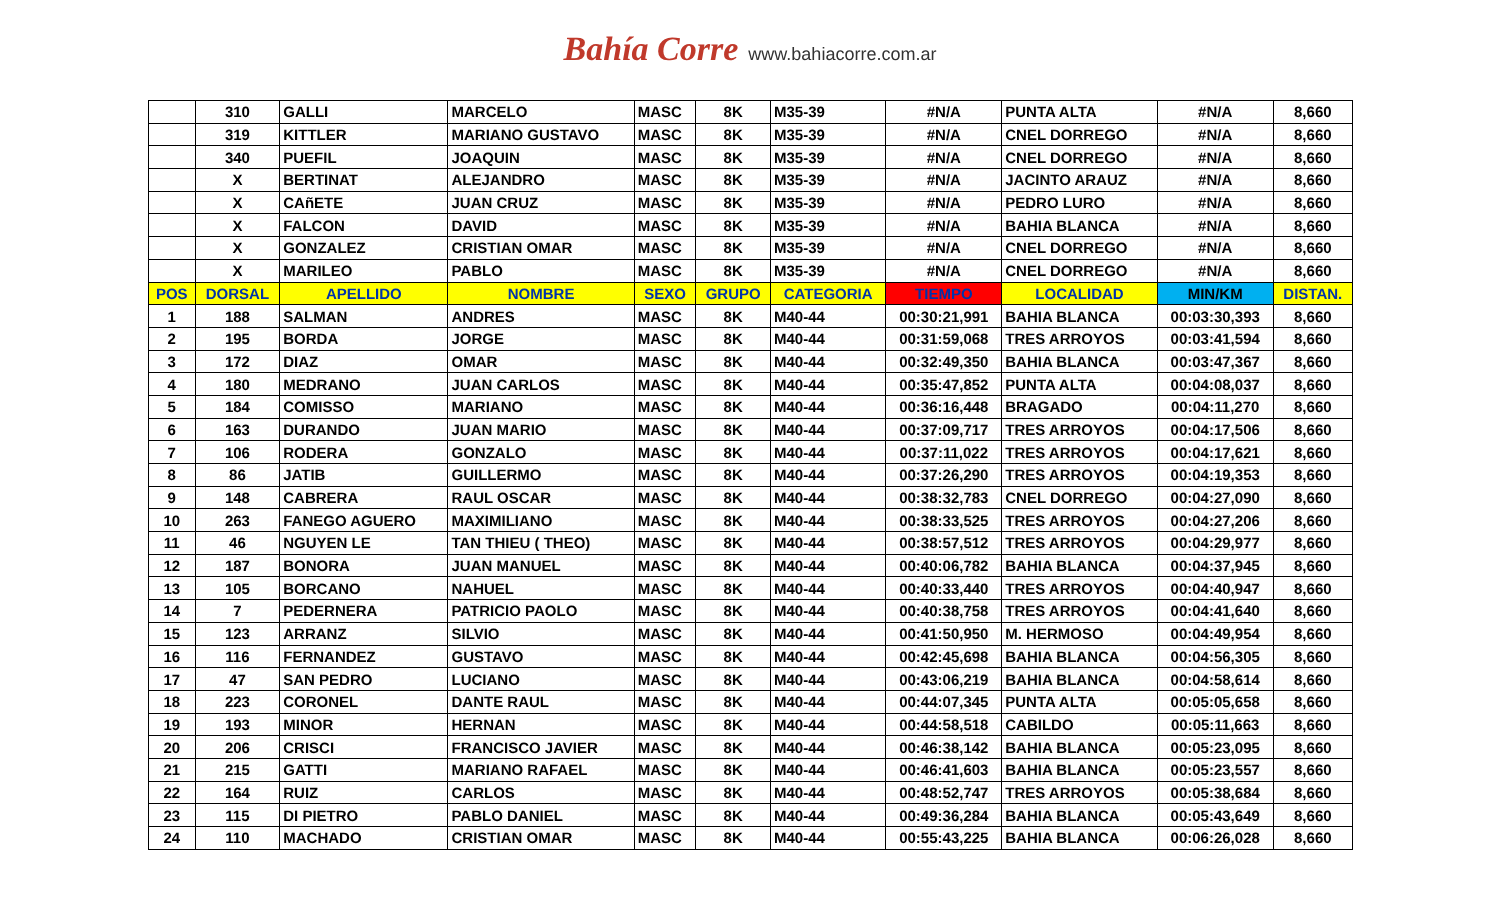Bahía Corre www.bahiacorre.com.ar
| | 310 | GALLI | MARCELO | MASC | 8K | M35-39 | #N/A | PUNTA ALTA | #N/A | 8,660 |
| | 319 | KITTLER | MARIANO GUSTAVO | MASC | 8K | M35-39 | #N/A | CNEL DORREGO | #N/A | 8,660 |
| | 340 | PUEFIL | JOAQUIN | MASC | 8K | M35-39 | #N/A | CNEL DORREGO | #N/A | 8,660 |
| | X | BERTINAT | ALEJANDRO | MASC | 8K | M35-39 | #N/A | JACINTO ARAUZ | #N/A | 8,660 |
| | X | CAñETE | JUAN CRUZ | MASC | 8K | M35-39 | #N/A | PEDRO LURO | #N/A | 8,660 |
| | X | FALCON | DAVID | MASC | 8K | M35-39 | #N/A | BAHIA BLANCA | #N/A | 8,660 |
| | X | GONZALEZ | CRISTIAN OMAR | MASC | 8K | M35-39 | #N/A | CNEL DORREGO | #N/A | 8,660 |
| | X | MARILEO | PABLO | MASC | 8K | M35-39 | #N/A | CNEL DORREGO | #N/A | 8,660 |
| POS | DORSAL | APELLIDO | NOMBRE | SEXO | GRUPO | CATEGORIA | TIEMPO | LOCALIDAD | MIN/KM | DISTAN. |
| 1 | 188 | SALMAN | ANDRES | MASC | 8K | M40-44 | 00:30:21,991 | BAHIA BLANCA | 00:03:30,393 | 8,660 |
| 2 | 195 | BORDA | JORGE | MASC | 8K | M40-44 | 00:31:59,068 | TRES ARROYOS | 00:03:41,594 | 8,660 |
| 3 | 172 | DIAZ | OMAR | MASC | 8K | M40-44 | 00:32:49,350 | BAHIA BLANCA | 00:03:47,367 | 8,660 |
| 4 | 180 | MEDRANO | JUAN CARLOS | MASC | 8K | M40-44 | 00:35:47,852 | PUNTA ALTA | 00:04:08,037 | 8,660 |
| 5 | 184 | COMISSO | MARIANO | MASC | 8K | M40-44 | 00:36:16,448 | BRAGADO | 00:04:11,270 | 8,660 |
| 6 | 163 | DURANDO | JUAN MARIO | MASC | 8K | M40-44 | 00:37:09,717 | TRES ARROYOS | 00:04:17,506 | 8,660 |
| 7 | 106 | RODERA | GONZALO | MASC | 8K | M40-44 | 00:37:11,022 | TRES ARROYOS | 00:04:17,621 | 8,660 |
| 8 | 86 | JATIB | GUILLERMO | MASC | 8K | M40-44 | 00:37:26,290 | TRES ARROYOS | 00:04:19,353 | 8,660 |
| 9 | 148 | CABRERA | RAUL OSCAR | MASC | 8K | M40-44 | 00:38:32,783 | CNEL DORREGO | 00:04:27,090 | 8,660 |
| 10 | 263 | FANEGO AGUERO | MAXIMILIANO | MASC | 8K | M40-44 | 00:38:33,525 | TRES ARROYOS | 00:04:27,206 | 8,660 |
| 11 | 46 | NGUYEN LE | TAN THIEU ( THEO) | MASC | 8K | M40-44 | 00:38:57,512 | TRES ARROYOS | 00:04:29,977 | 8,660 |
| 12 | 187 | BONORA | JUAN MANUEL | MASC | 8K | M40-44 | 00:40:06,782 | BAHIA BLANCA | 00:04:37,945 | 8,660 |
| 13 | 105 | BORCANO | NAHUEL | MASC | 8K | M40-44 | 00:40:33,440 | TRES ARROYOS | 00:04:40,947 | 8,660 |
| 14 | 7 | PEDERNERA | PATRICIO PAOLO | MASC | 8K | M40-44 | 00:40:38,758 | TRES ARROYOS | 00:04:41,640 | 8,660 |
| 15 | 123 | ARRANZ | SILVIO | MASC | 8K | M40-44 | 00:41:50,950 | M. HERMOSO | 00:04:49,954 | 8,660 |
| 16 | 116 | FERNANDEZ | GUSTAVO | MASC | 8K | M40-44 | 00:42:45,698 | BAHIA BLANCA | 00:04:56,305 | 8,660 |
| 17 | 47 | SAN PEDRO | LUCIANO | MASC | 8K | M40-44 | 00:43:06,219 | BAHIA BLANCA | 00:04:58,614 | 8,660 |
| 18 | 223 | CORONEL | DANTE RAUL | MASC | 8K | M40-44 | 00:44:07,345 | PUNTA ALTA | 00:05:05,658 | 8,660 |
| 19 | 193 | MINOR | HERNAN | MASC | 8K | M40-44 | 00:44:58,518 | CABILDO | 00:05:11,663 | 8,660 |
| 20 | 206 | CRISCI | FRANCISCO JAVIER | MASC | 8K | M40-44 | 00:46:38,142 | BAHIA BLANCA | 00:05:23,095 | 8,660 |
| 21 | 215 | GATTI | MARIANO RAFAEL | MASC | 8K | M40-44 | 00:46:41,603 | BAHIA BLANCA | 00:05:23,557 | 8,660 |
| 22 | 164 | RUIZ | CARLOS | MASC | 8K | M40-44 | 00:48:52,747 | TRES ARROYOS | 00:05:38,684 | 8,660 |
| 23 | 115 | DI PIETRO | PABLO DANIEL | MASC | 8K | M40-44 | 00:49:36,284 | BAHIA BLANCA | 00:05:43,649 | 8,660 |
| 24 | 110 | MACHADO | CRISTIAN OMAR | MASC | 8K | M40-44 | 00:55:43,225 | BAHIA BLANCA | 00:06:26,028 | 8,660 |